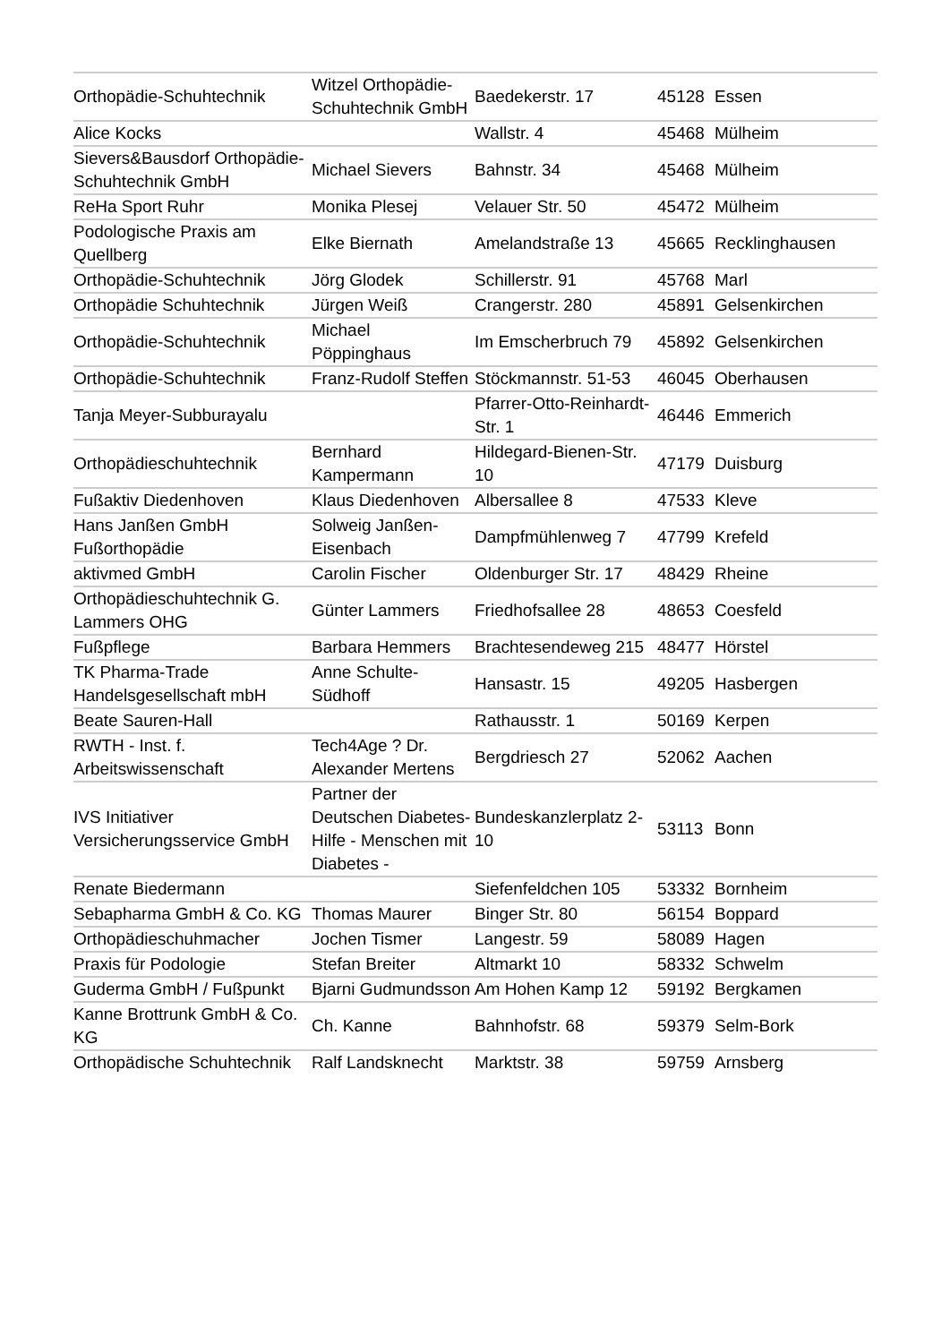| Orthopädie-Schuhtechnik | Witzel Orthopädie-Schuhtechnik GmbH | Baedekerstr. 17 | 45128 | Essen |
| Alice Kocks | | Wallstr. 4 | 45468 | Mülheim |
| Sievers&Bausdorf Orthopädie-Schuhtechnik GmbH | Michael Sievers | Bahnstr. 34 | 45468 | Mülheim |
| ReHa Sport Ruhr | Monika Plesej | Velauer Str. 50 | 45472 | Mülheim |
| Podologische Praxis am Quellberg | Elke Biernath | Amelandstraße 13 | 45665 | Recklinghausen |
| Orthopädie-Schuhtechnik | Jörg Glodek | Schillerstr. 91 | 45768 | Marl |
| Orthopädie Schuhtechnik | Jürgen Weiß | Crangerstr. 280 | 45891 | Gelsenkirchen |
| Orthopädie-Schuhtechnik | Michael Pöppinghaus | Im Emscherbruch 79 | 45892 | Gelsenkirchen |
| Orthopädie-Schuhtechnik | Franz-Rudolf Steffen | Stöckmannstr. 51-53 | 46045 | Oberhausen |
| Tanja Meyer-Subburayalu | | Pfarrer-Otto-Reinhardt-Str. 1 | 46446 | Emmerich |
| Orthopädieschuhtechnik | Bernhard Kampermann | Hildegard-Bienen-Str. 10 | 47179 | Duisburg |
| Fußaktiv Diedenhoven | Klaus Diedenhoven | Albersallee 8 | 47533 | Kleve |
| Hans Janßen GmbH Fußorthopädie | Solweig Janßen-Eisenbach | Dampfmühlenweg 7 | 47799 | Krefeld |
| aktivmed GmbH | Carolin Fischer | Oldenburger Str. 17 | 48429 | Rheine |
| Orthopädieschuhtechnik G. Lammers OHG | Günter Lammers | Friedhofsallee 28 | 48653 | Coesfeld |
| Fußpflege | Barbara Hemmers | Brachtesendeweg 215 | 48477 | Hörstel |
| TK Pharma-Trade Handelsgesellschaft mbH | Anne Schulte-Südhoff | Hansastr. 15 | 49205 | Hasbergen |
| Beate Sauren-Hall | | Rathausstr. 1 | 50169 | Kerpen |
| RWTH - Inst. f. Arbeitswissenschaft | Tech4Age ? Dr. Alexander Mertens | Bergdriesch 27 | 52062 | Aachen |
| IVS Initiativer Versicherungsservice GmbH | Partner der Deutschen Diabetes-Hilfe - Menschen mit Diabetes - | Bundeskanzlerplatz 2-10 | 53113 | Bonn |
| Renate Biedermann | | Siefenfeldchen 105 | 53332 | Bornheim |
| Sebapharma GmbH & Co. KG | Thomas Maurer | Binger Str. 80 | 56154 | Boppard |
| Orthopädieschuhmacher | Jochen Tismer | Langestr. 59 | 58089 | Hagen |
| Praxis für Podologie | Stefan Breiter | Altmarkt 10 | 58332 | Schwelm |
| Guderma GmbH / Fußpunkt | Bjarni Gudmundsson | Am Hohen Kamp 12 | 59192 | Bergkamen |
| Kanne Brottrunk GmbH & Co. KG | Ch. Kanne | Bahnhofstr. 68 | 59379 | Selm-Bork |
| Orthopädische Schuhtechnik | Ralf Landsknecht | Marktstr. 38 | 59759 | Arnsberg |